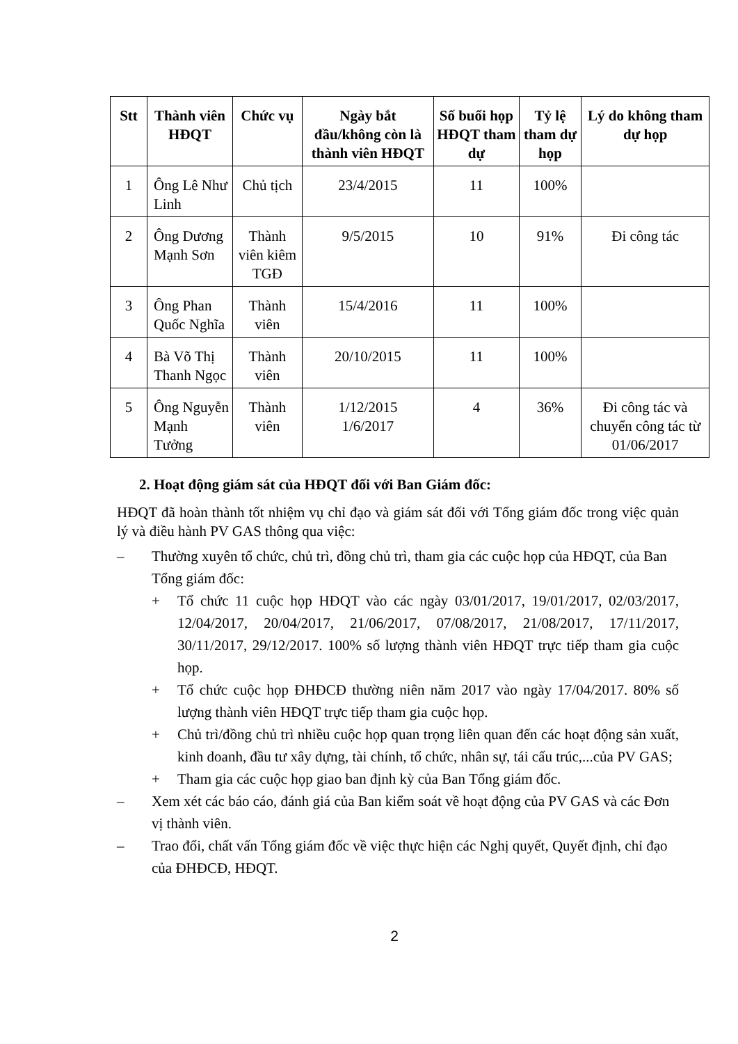| Stt | Thành viên HĐQT | Chức vụ | Ngày bắt đầu/không còn là thành viên HĐQT | Số buổi họp HĐQT tham dự | Tỷ lệ tham dự họp | Lý do không tham dự họp |
| --- | --- | --- | --- | --- | --- | --- |
| 1 | Ông Lê Như Linh | Chủ tịch | 23/4/2015 | 11 | 100% | |
| 2 | Ông Dương Mạnh Sơn | Thành viên kiêm TGĐ | 9/5/2015 | 10 | 91% | Đi công tác |
| 3 | Ông Phan Quốc Nghĩa | Thành viên | 15/4/2016 | 11 | 100% | |
| 4 | Bà Võ Thị Thanh Ngọc | Thành viên | 20/10/2015 | 11 | 100% | |
| 5 | Ông Nguyễn Mạnh Tưởng | Thành viên | 1/12/2015 1/6/2017 | 4 | 36% | Đi công tác và chuyển công tác từ 01/06/2017 |
2. Hoạt động giám sát của HĐQT đối với Ban Giám đốc:
HĐQT đã hoàn thành tốt nhiệm vụ chỉ đạo và giám sát đối với Tổng giám đốc trong việc quản lý và điều hành PV GAS thông qua việc:
– Thường xuyên tổ chức, chủ trì, đồng chủ trì, tham gia các cuộc họp của HĐQT, của Ban Tổng giám đốc:
+ Tổ chức 11 cuộc họp HĐQT vào các ngày 03/01/2017, 19/01/2017, 02/03/2017, 12/04/2017, 20/04/2017, 21/06/2017, 07/08/2017, 21/08/2017, 17/11/2017, 30/11/2017, 29/12/2017. 100% số lượng thành viên HĐQT trực tiếp tham gia cuộc họp.
+ Tổ chức cuộc họp ĐHĐCĐ thường niên năm 2017 vào ngày 17/04/2017. 80% số lượng thành viên HĐQT trực tiếp tham gia cuộc họp.
+ Chủ trì/đồng chủ trì nhiều cuộc họp quan trọng liên quan đến các hoạt động sản xuất, kinh doanh, đầu tư xây dựng, tài chính, tổ chức, nhân sự, tái cấu trúc,...của PV GAS;
+ Tham gia các cuộc họp giao ban định kỳ của Ban Tổng giám đốc.
– Xem xét các báo cáo, đánh giá của Ban kiểm soát về hoạt động của PV GAS và các Đơn vị thành viên.
– Trao đổi, chất vấn Tổng giám đốc về việc thực hiện các Nghị quyết, Quyết định, chỉ đạo của ĐHĐCĐ, HĐQT.
2